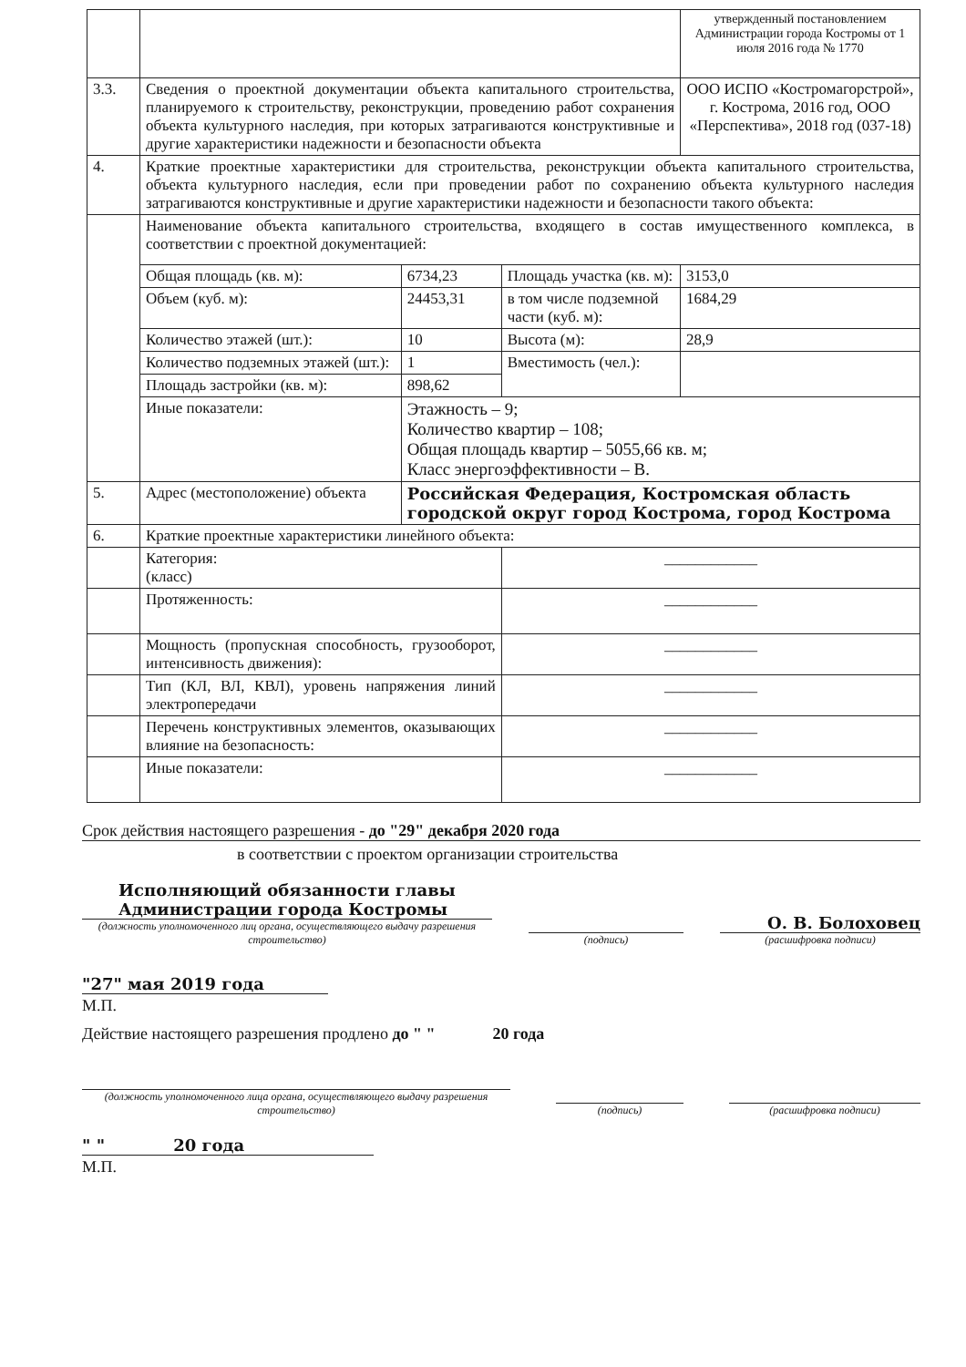| | | | | | утвержденный постановлением Администрации города Костромы от 1 июля 2016 года № 1770 |
| 3.3. | Сведения о проектной документации объекта капитального строительства, планируемого к строительству, реконструкции, проведению работ сохранения объекта культурного наследия, при которых затрагиваются конструктивные и другие характеристики надежности и безопасности объекта | | | | ООО ИСПО «Костромагорстрой», г. Кострома, 2016 год, ООО «Перспектива», 2018 год (037-18) |
| 4. | Краткие проектные характеристики для строительства, реконструкции объекта капитального строительства, объекта культурного наследия, если при проведении работ по сохранению объекта культурного наследия затрагиваются конструктивные и другие характеристики надежности и безопасности такого объекта: | | | | |
| | Наименование объекта капитального строительства, входящего в состав имущественного комплекса, в соответствии с проектной документацией: | | | | |
| | Общая площадь (кв. м): | 6734,23 | Площадь участка (кв. м): | 3153,0 | |
| | Объем (куб. м): | 24453,31 | в том числе подземной части (куб. м): | 1684,29 | |
| | Количество этажей (шт.): | 10 | Высота (м): | 28,9 | |
| | Количество подземных этажей (шт.): | 1 | Вместимость (чел.): | | |
| | Площадь застройки (кв. м): | 898,62 | | | |
| | Иные показатели: | Этажность – 9; Количество квартир – 108; Общая площадь квартир – 5055,66 кв. м; Класс энергоэффективности – В. | | | |
| 5. | Адрес (местоположение) объекта | Российская Федерация, Костромская область городской округ город Кострома, город Кострома | | | |
| 6. | Краткие проектные характеристики линейного объекта: | | | | |
| | Категория: (класс) | | ____________ | | |
| | Протяженность: | | ____________ | | |
| | Мощность (пропускная способность, грузооборот, интенсивность движения): | | ____________ | | |
| | Тип (КЛ, ВЛ, КВЛ), уровень напряжения линий электропередачи | | ____________ | | |
| | Перечень конструктивных элементов, оказывающих влияние на безопасность: | | ____________ | | |
| | Иные показатели: | | ____________ | | |
Срок действия настоящего разрешения - до "29" декабря 2020 года
в соответствии с проектом организации строительства
Исполняющий обязанности главы
Администрации города Костромы
(должность уполномоченного лиц органа, осуществляющего выдачу разрешения строительство)
(подпись)
О. В. Болоховец
(расшифровка подписи)
"27" мая 2019 года
М.П.
Действие настоящего разрешения продлено до " " 20 года
(должность уполномоченного лица органа, осуществляющего выдачу разрешения строительство)
(подпись)
(расшифровка подписи)
" " 20 года
М.П.